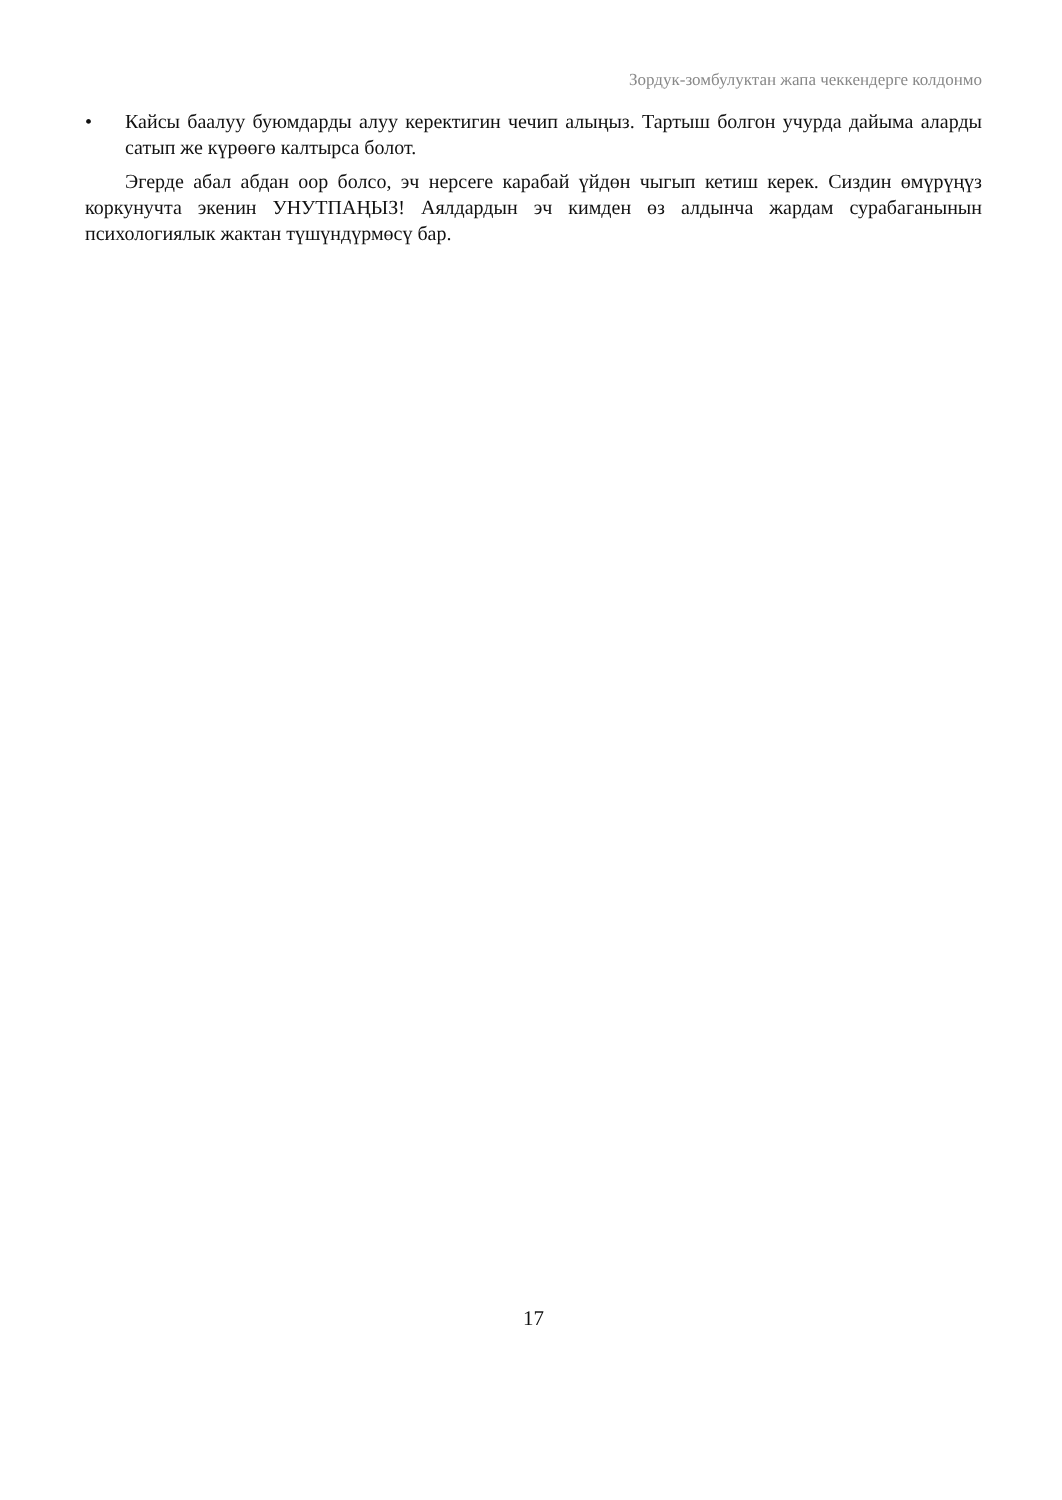Зордук-зомбулуктан жапа чеккендерге колдонмо
• Кайсы баалуу буюмдарды алуу керектигин чечип алыңыз. Тартыш болгон учурда дайыма аларды сатып же күрөөгө калтырса болот.
Эгерде абал абдан оор болсо, эч нерсеге карабай үйдөн чыгып кетиш керек. Сиздин өмүрүңүз коркунучта экенин УНУТПАҢЫЗ! Аялдардын эч кимден өз алдынча жардам сурабаганынын психологиялык жактан түшүндүрмөсү бар.
17